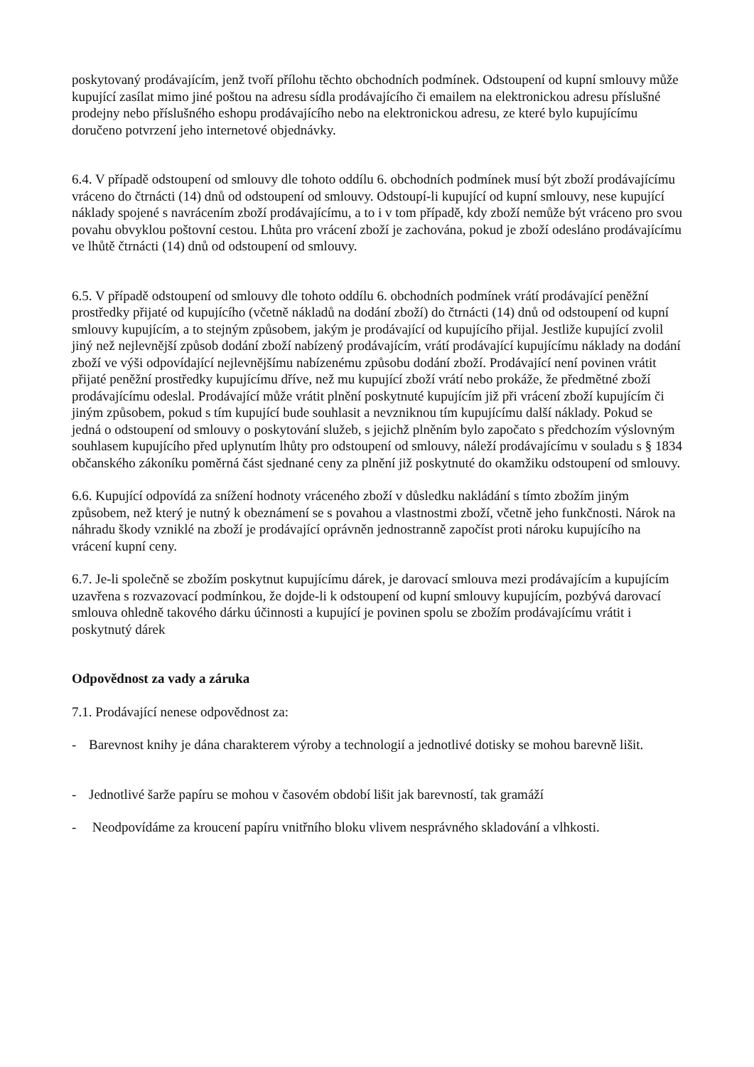poskytovaný prodávajícím, jenž tvoří přílohu těchto obchodních podmínek. Odstoupení od kupní smlouvy může kupující zasílat mimo jiné poštou na adresu sídla prodávajícího či emailem na elektronickou adresu příslušné prodejny nebo příslušného eshopu prodávajícího nebo na elektronickou adresu, ze které bylo kupujícímu doručeno potvrzení jeho internetové objednávky.
6.4. V případě odstoupení od smlouvy dle tohoto oddílu 6. obchodních podmínek musí být zboží prodávajícímu vráceno do čtrnácti (14) dnů od odstoupení od smlouvy. Odstoupí-li kupující od kupní smlouvy, nese kupující náklady spojené s navrácením zboží prodávajícímu, a to i v tom případě, kdy zboží nemůže být vráceno pro svou povahu obvyklou poštovní cestou. Lhůta pro vrácení zboží je zachována, pokud je zboží odesláno prodávajícímu ve lhůtě čtrnácti (14) dnů od odstoupení od smlouvy.
6.5. V případě odstoupení od smlouvy dle tohoto oddílu 6. obchodních podmínek vrátí prodávající peněžní prostředky přijaté od kupujícího (včetně nákladů na dodání zboží) do čtrnácti (14) dnů od odstoupení od kupní smlouvy kupujícím, a to stejným způsobem, jakým je prodávající od kupujícího přijal. Jestliže kupující zvolil jiný než nejlevnější způsob dodání zboží nabízený prodávajícím, vrátí prodávající kupujícímu náklady na dodání zboží ve výši odpovídající nejlevnějšímu nabízenému způsobu dodání zboží. Prodávající není povinen vrátit přijaté peněžní prostředky kupujícímu dříve, než mu kupující zboží vrátí nebo prokáže, že předmětné zboží prodávajícímu odeslal. Prodávající může vrátit plnění poskytnuté kupujícím již při vrácení zboží kupujícím či jiným způsobem, pokud s tím kupující bude souhlasit a nevzniknou tím kupujícímu další náklady. Pokud se jedná o odstoupení od smlouvy o poskytování služeb, s jejichž plněním bylo započato s předchozím výslovným souhlasem kupujícího před uplynutím lhůty pro odstoupení od smlouvy, náleží prodávajícímu v souladu s § 1834 občanského zákoníku poměrná část sjednané ceny za plnění již poskytnuté do okamžiku odstoupení od smlouvy.
6.6. Kupující odpovídá za snížení hodnoty vráceného zboží v důsledku nakládání s tímto zbožím jiným způsobem, než který je nutný k obeznámení se s povahou a vlastnostmi zboží, včetně jeho funkčnosti. Nárok na náhradu škody vzniklé na zboží je prodávající oprávněn jednostranně započíst proti nároku kupujícího na vrácení kupní ceny.
6.7. Je-li společně se zbožím poskytnut kupujícímu dárek, je darovací smlouva mezi prodávajícím a kupujícím uzavřena s rozvazovací podmínkou, že dojde-li k odstoupení od kupní smlouvy kupujícím, pozbývá darovací smlouva ohledně takového dárku účinnosti a kupující je povinen spolu se zbožím prodávajícímu vrátit i poskytnutý dárek
Odpovědnost za vady a záruka
7.1. Prodávající nenese odpovědnost za:
- Barevnost knihy je dána charakterem výroby a technologií a jednotlivé dotisky se mohou barevně lišit.
- Jednotlivé šarže papíru se mohou v časovém období lišit jak barevností, tak gramáží
- Neodpovídáme za kroucení papíru vnitřního bloku vlivem nesprávného skladování a vlhkosti.